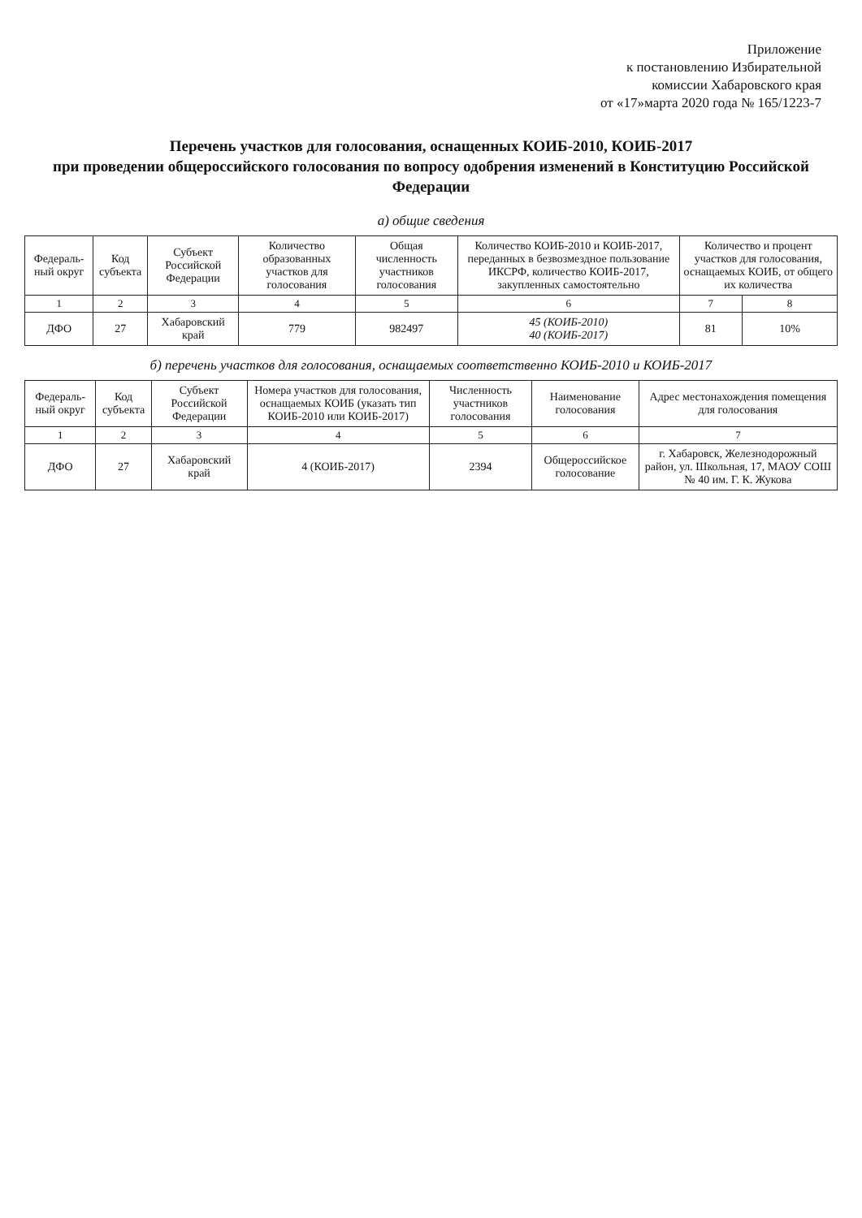Приложение
к постановлению Избирательной
комиссии Хабаровского края
от «17»марта 2020 года № 165/1223-7
Перечень участков для голосования, оснащенных КОИБ-2010, КОИБ-2017
при проведении общероссийского голосования по вопросу одобрения изменений в Конституцию Российской Федерации
а) общие сведения
| Федераль-ный округ | Код субъекта | Субъект Российской Федерации | Количество образованных участков для голосования | Общая численность участников голосования | Количество КОИБ-2010 и КОИБ-2017, переданных в безвозмездное пользование ИКСРФ, количество КОИБ-2017, закупленных самостоятельно | Количество и процент участков для голосования, оснащаемых КОИБ, от общего их количества | |
| --- | --- | --- | --- | --- | --- | --- | --- |
| 1 | 2 | 3 | 4 | 5 | 6 | 7 | 8 |
| ДФО | 27 | Хабаровский край | 779 | 982497 | 45 (КОИБ-2010) 40 (КОИБ-2017) | 81 | 10% |
б) перечень участков для голосования, оснащаемых соответственно КОИБ-2010 и КОИБ-2017
| Федераль-ный округ | Код субъекта | Субъект Российской Федерации | Номера участков для голосования, оснащаемых КОИБ (указать тип КОИБ-2010 или КОИБ-2017) | Численность участников голосования | Наименование голосования | Адрес местонахождения помещения для голосования |
| --- | --- | --- | --- | --- | --- | --- |
| 1 | 2 | 3 | 4 | 5 | 6 | 7 |
| ДФО | 27 | Хабаровский край | 4 (КОИБ-2017) | 2394 | Общероссийское голосование | г. Хабаровск, Железнодорожный район, ул. Школьная, 17, МАОУ СОШ № 40 им. Г. К. Жукова |